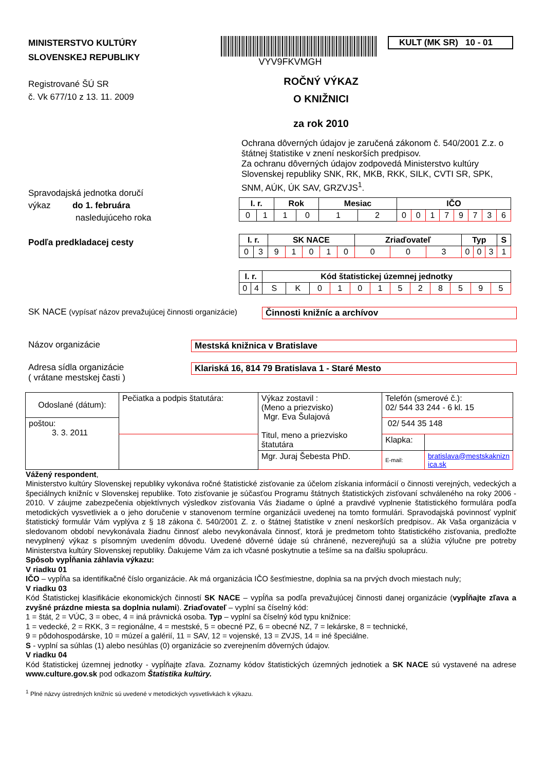MINISTERSTVO KULTÚRY
SLOVENSKEJ REPUBLIKY
VYV9FKVMGH
KULT (MK SR) 10 - 01
Registrované ŠÚ SR
č. Vk 677/10 z 13. 11. 2009
ROČNÝ VÝKAZ
O KNIŽNICI
za rok 2010
Ochrana dôverných údajov je zaručená zákonom č. 540/2001 Z.z. o štátnej štatistike v znení neskorších predpisov.
Za ochranu dôverných údajov zodpovedá Ministerstvo kultúry Slovenskej republiky SNK, RK, MKB, RKK, SILK, CVTI SR, SPK, SNM, AÚK, ÚK SAV, GRZVJS<sup>1</sup>.
Spravodajská jednotka doručí
výkaz do 1. februára
nasledujúceho roka
Podľa predkladacej cesty
| I. r. | | Rok | | Mesiac | | IČO | | | | | | | |
| --- | --- | --- | --- | --- | --- | --- | --- | --- | --- | --- | --- | --- | --- |
| 0 | 1 | 1 | 0 | 1 | 2 | 0 | 0 | 1 | 7 | 9 | 7 | 3 | 6 |
| I. r. | | SK NACE | | | | | Zriaďovateľ | | | Typ | | | S |
| --- | --- | --- | --- | --- | --- | --- | --- | --- | --- | --- | --- | --- | --- |
| 0 | 3 | 9 | 1 | 0 | 1 | 0 | 0 | 0 | 3 | 0 | 0 | 3 | 1 |
| I. r. | | Kód štatistickej územnej jednotky | | | | | | | | | | | |
| --- | --- | --- | --- | --- | --- | --- | --- | --- | --- | --- | --- | --- | --- |
| 0 | 4 | S | K | 0 | 1 | 0 | 1 | 5 | 2 | 8 | 5 | 9 | 5 |
SK NACE (vypísať názov prevažujúcej činnosti organizácie)
Činnosti knižníc a archívov
Názov organizácie Mestská knižnica v Bratislave
Adresa sídla organizácie
( vrátane mestskej časti )
Klariská 16, 814 79 Bratislava 1 - Staré Mesto
| Odoslané (dátum): | Pečiatka a podpis štatutára: | Výkaz zostavil : (Meno a priezvisko) Mgr. Eva Šulajová Titul, meno a priezvisko štatutára | Telefón (smerové č.): 02/ 544 33 244 - 6 kl. 15 | |
| poštou: 3. 3. 2011 | | | 02/ 544 35 148 | |
| | | | Klapka: | |
| | | Mgr. Juraj Šebesta PhD. | E-mail: | bratislava@mestskaknizn ica.sk |
Vážený respondent,
Ministerstvo kultúry Slovenskej republiky vykonáva ročné štatistické zisťovanie za účelom získania informácií o činnosti verejných, vedeckých a špeciálnych knižníc v Slovenskej republike. Toto zisťovanie je súčasťou Programu štátnych štatistických zisťovaní schváleného na roky 2006 - 2010. V záujme zabezpečenia objektívnych výsledkov zisťovania Vás žiadame o úplné a pravdivé vyplnenie štatistického formulára podľa metodických vysvetliviek a o jeho doručenie v stanovenom termíne organizácii uvedenej na tomto formulári. Spravodajská povinnosť vyplniť štatistický formulár Vám vyplýva z § 18 zákona č. 540/2001 Z. z. o štátnej štatistike v znení neskorších predpisov.. Ak Vaša organizácia v sledovanom období nevykonávala žiadnu činnosť alebo nevykonávala činnosť, ktorá je predmetom tohto štatistického zisťovania, predložte nevyplnený výkaz s písomným uvedením dôvodu. Uvedené dôverné údaje sú chránené, nezverejňujú sa a slúžia výlučne pre potreby Ministerstva kultúry Slovenskej republiky. Ďakujeme Vám za ich včasné poskytnutie a tešíme sa na ďalšiu spoluprácu.
Spôsob vypĺňania záhlavia výkazu:
V riadku 01
IČO – vypĺňa sa identifikačné číslo organizácie. Ak má organizácia IČO šesťmiestne, doplnia sa na prvých dvoch miestach nuly;
V riadku 03
Kód Štatistickej klasifikácie ekonomických činností SK NACE – vypĺňa sa podľa prevažujúcej činnosti danej organizácie (vypĺňajte zľava a zvyšné prázdne miesta sa doplnia nulami). Zriaďovateľ – vyplní sa číselný kód:
1 = štát, 2 = VÚC, 3 = obec, 4 = iná právnická osoba. Typ – vyplní sa číselný kód typu knižnice:
1 = vedecké, 2 = RKK, 3 = regionálne, 4 = mestské, 5 = obecné PZ, 6 = obecné NZ, 7 = lekárske, 8 = technické,
9 = pôdohospodárske, 10 = múzeí a galérií, 11 = SAV, 12 = vojenské, 13 = ZVJS, 14 = iné špeciálne.
S - vyplní sa súhlas (1) alebo nesúhlas (0) organizácie so zverejnením dôverných údajov.
V riadku 04
Kód štatistickej územnej jednotky - vypĺňajte zľava. Zoznamy kódov štatistických územných jednotiek a SK NACE sú vystavené na adrese www.culture.gov.sk pod odkazom Štatistika kultúry.
<sup>1</sup> Plné názvy ústredných knižníc sú uvedené v metodických vysvetlivkách k výkazu.